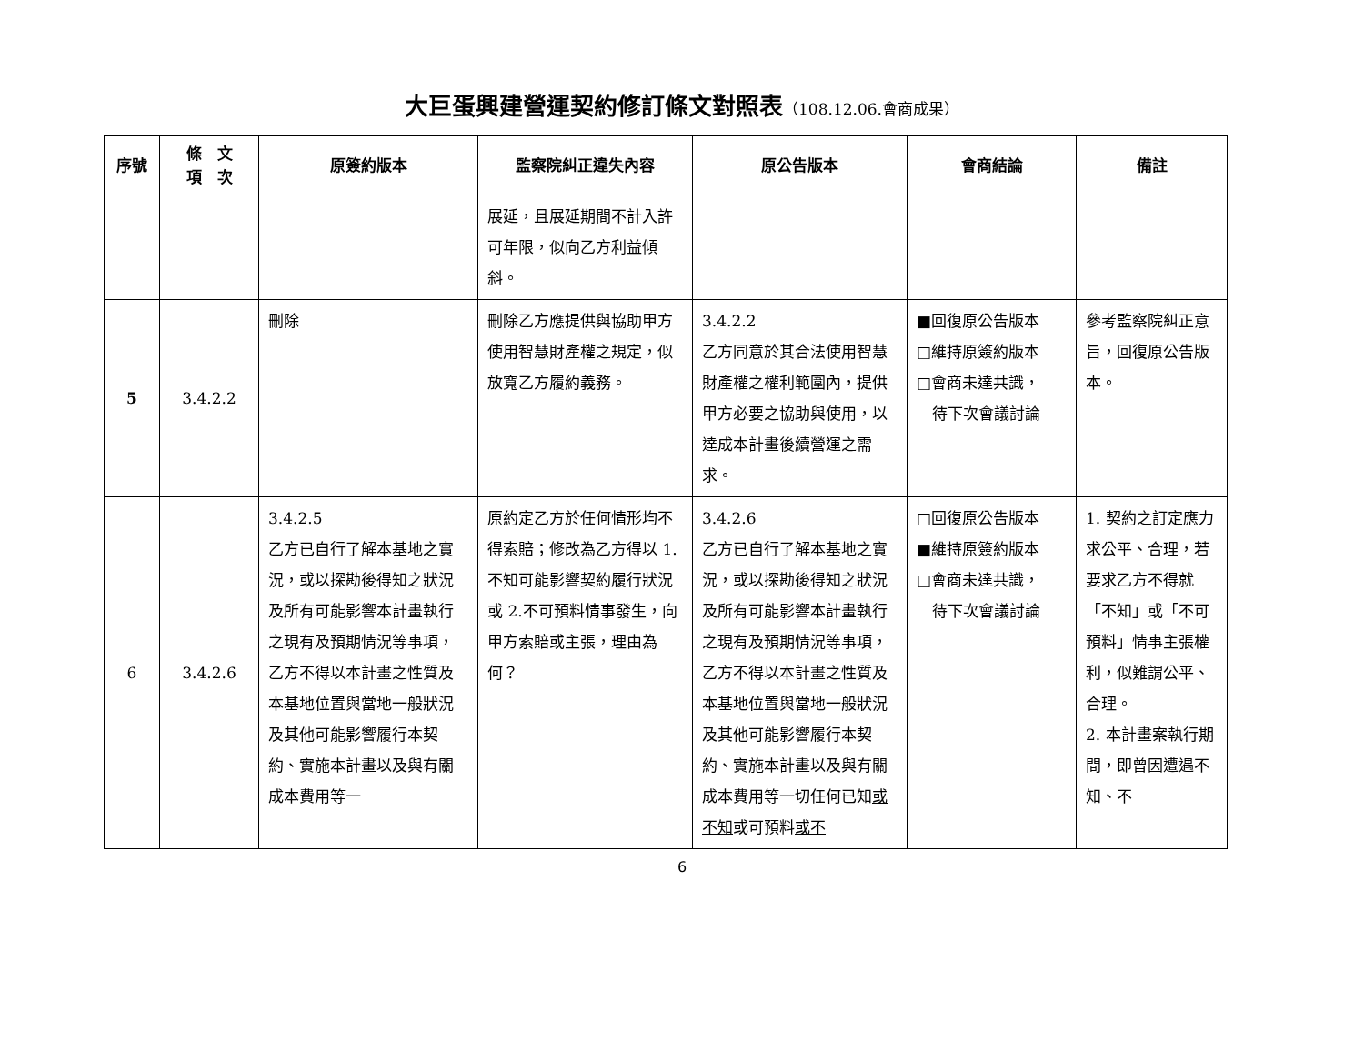大巨蛋興建營運契約修訂條文對照表（108.12.06.會商成果）
| 序號 | 條 文 項 次 | 原簽約版本 | 監察院糾正違失內容 | 原公告版本 | 會商結論 | 備註 |
| --- | --- | --- | --- | --- | --- | --- |
| | | | 展延，且展延期間不計入許可年限，似向乙方利益傾斜。 | | | |
| 5 | 3.4.2.2 | 刪除 | 刪除乙方應提供與協助甲方使用智慧財產權之規定，似放寬乙方履約義務。 | 3.4.2.2 乙方同意於其合法使用智慧財產權之權利範圍內，提供甲方必要之協助與使用，以達成本計畫後續營運之需求。 | ■回復原公告版本 □維持原簽約版本 □會商未達共識， 待下次會議討論 | 參考監察院糾正意旨，回復原公告版本。 |
| 6 | 3.4.2.6 | 3.4.2.5 乙方已自行了解本基地之實況，或以探勘後得知之狀況及所有可能影響本計畫執行之現有及預期情況等事項，乙方不得以本計畫之性質及本基地位置與當地一般狀況及其他可能影響履行本契約、實施本計畫以及與有關成本費用等一 | 原約定乙方於任何情形均不得索賠；修改為乙方得以 1.不知可能影響契約履行狀況或 2.不可預料情事發生，向甲方索賠或主張，理由為何？ | 3.4.2.6 乙方已自行了解本基地之實況，或以探勘後得知之狀況及所有可能影響本計畫執行之現有及預期情況等事項，乙方不得以本計畫之性質及本基地位置與當地一般狀況及其他可能影響履行本契約、實施本計畫以及與有關成本費用等一切任何已知 或不知 或可預料 或不 | □回復原公告版本 ■維持原簽約版本 □會商未達共識， 待下次會議討論 | 1. 契約之訂定應力求公平、合理，若要求乙方不得就「不知」或「不可預料」情事主張權利，似難謂公平、合理。 2. 本計畫案執行期間，即曾因遭遇不知、不 |
6